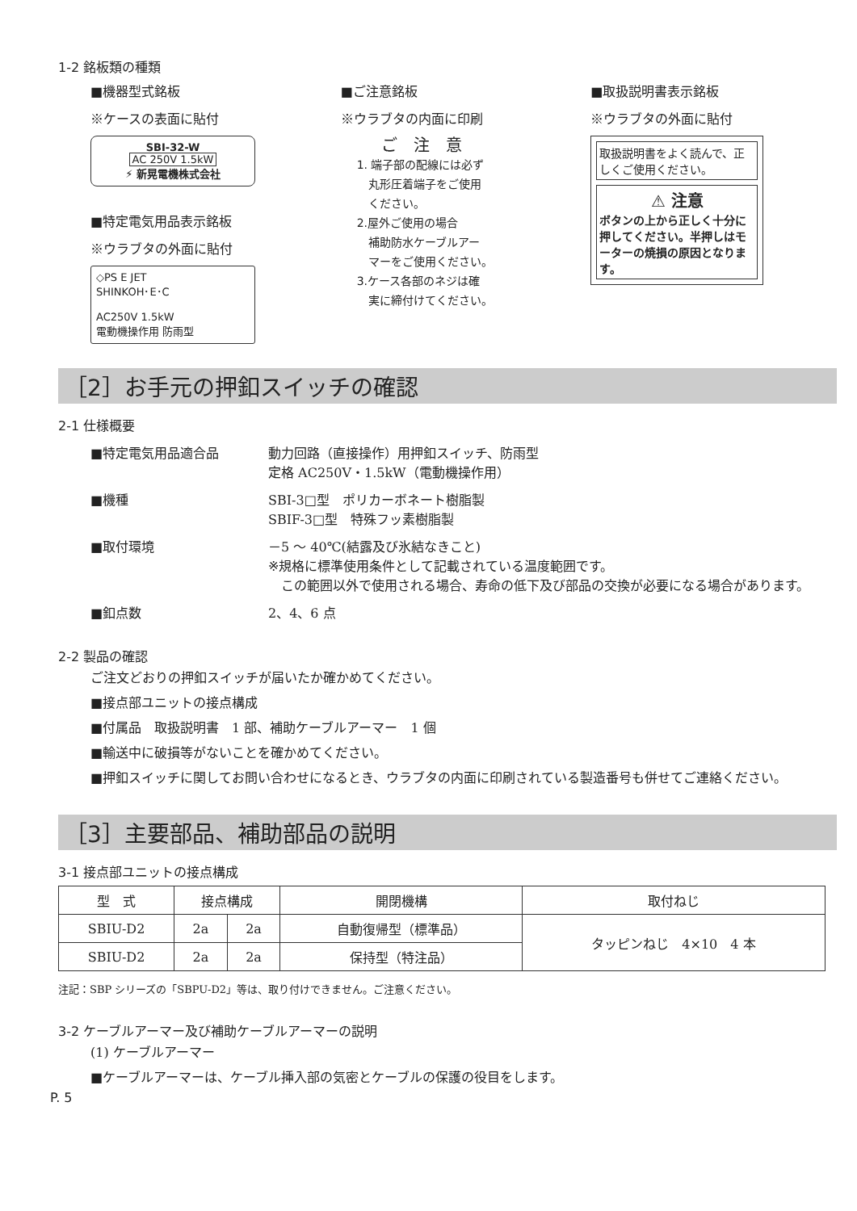1-2 銘板類の種類
■機器型式銘板
※ケースの表面に貼付
SBI-32-W
AC 250V 1.5kW
⚡ 新晃電機株式会社
■特定電気用品表示銘板
※ウラブタの外面に貼付
◇PS E JET
SHINKOH･E･C
AC250V 1.5kW
電動機操作用 防雨型
■ご注意銘板
※ウラブタの内面に印刷
ご　注　意
1. 端子部の配線には必ず
　丸形圧着端子をご使用
　ください。
2.屋外ご使用の場合
　補助防水ケーブルアー
　マーをご使用ください。
3.ケース各部のネジは確
　実に締付けてください。
■取扱説明書表示銘板
※ウラブタの外面に貼付
取扱説明書をよく読んで、正しくご使用ください。
⚠ 注意
ボタンの上から正しく十分に押してください。半押しはモーターの焼損の原因となります。
［2］お手元の押釦スイッチの確認
2-1 仕様概要
■特定電気用品適合品
動力回路（直接操作）用押釦スイッチ、防雨型
定格 AC250V・1.5kW（電動機操作用）
■機種
SBI-3□型　ポリカーボネート樹脂製
SBIF-3□型　特殊フッ素樹脂製
■取付環境
－5 ～ 40℃(結露及び氷結なきこと)
※規格に標準使用条件として記載されている温度範囲です。
　この範囲以外で使用される場合、寿命の低下及び部品の交換が必要になる場合があります。
■釦点数
2、4、6 点
2-2 製品の確認
ご注文どおりの押釦スイッチが届いたか確かめてください。
■接点部ユニットの接点構成
■付属品　取扱説明書　1 部、補助ケーブルアーマー　1 個
■輸送中に破損等がないことを確かめてください。
■押釦スイッチに関してお問い合わせになるとき、ウラブタの内面に印刷されている製造番号も併せてご連絡ください。
［3］主要部品、補助部品の説明
3-1 接点部ユニットの接点構成
| 型 式 | 接点構成 | | 開閉機構 | 取付ねじ |
| --- | --- | --- | --- | --- |
| SBIU-D2 | 2a | 2a | 自動復帰型（標準品） | タッピンねじ 4×10 4 本 |
| SBIU-D2 | 2a | 2a | 保持型（特注品） | |
注記：SBP シリーズの「SBPU-D2」等は、取り付けできません。ご注意ください。
3-2 ケーブルアーマー及び補助ケーブルアーマーの説明
(1) ケーブルアーマー
■ケーブルアーマーは、ケーブル挿入部の気密とケーブルの保護の役目をします。
P. 5